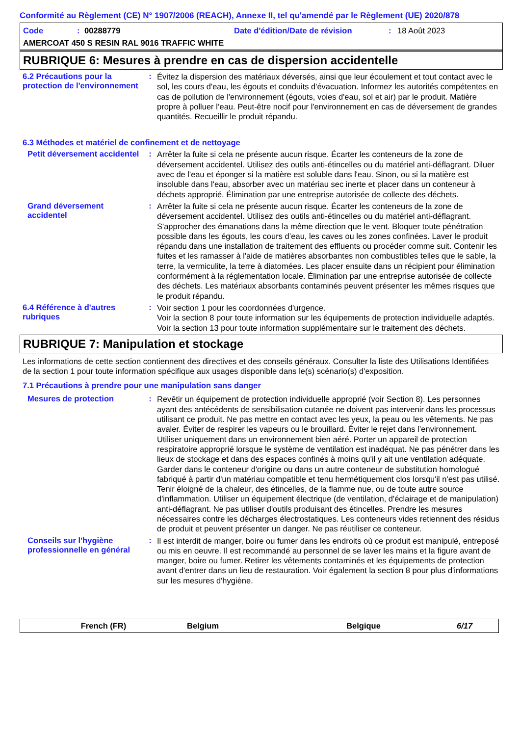Conformité au Règlement (CE) N° 1907/2006 (REACH), Annexe II, tel qu'amendé par le Règlement (UE) 2020/878
Code: 00288779 Date d'édition/Date de révision: 18 Août 2023
AMERCOAT 450 S RESIN RAL 9016 TRAFFIC WHITE
RUBRIQUE 6: Mesures à prendre en cas de dispersion accidentelle
6.2 Précautions pour la protection de l'environnement
:
Évitez la dispersion des matériaux déversés, ainsi que leur écoulement et tout contact avec le sol, les cours d'eau, les égouts et conduits d'évacuation. Informez les autorités compétentes en cas de pollution de l'environnement (égouts, voies d'eau, sol et air) par le produit. Matière propre à polluer l’eau. Peut-être nocif pour l'environnement en cas de déversement de grandes quantités. Recueillir le produit répandu.
6.3 Méthodes et matériel de confinement et de nettoyage
Petit déversement accidentel
:
Arrêter la fuite si cela ne présente aucun risque. Écarter les conteneurs de la zone de déversement accidentel. Utilisez des outils anti-étincelles ou du matériel anti-déflagrant. Diluer avec de l'eau et éponger si la matière est soluble dans l'eau. Sinon, ou si la matière est insoluble dans l'eau, absorber avec un matériau sec inerte et placer dans un conteneur à déchets approprié. Élimination par une entreprise autorisée de collecte des déchets.
Grand déversement accidentel
:
Arrêter la fuite si cela ne présente aucun risque. Écarter les conteneurs de la zone de déversement accidentel. Utilisez des outils anti-étincelles ou du matériel anti-déflagrant. S'approcher des émanations dans la même direction que le vent. Bloquer toute pénétration possible dans les égouts, les cours d’eau, les caves ou les zones confinées. Laver le produit répandu dans une installation de traitement des effluents ou procéder comme suit. Contenir les fuites et les ramasser à l'aide de matières absorbantes non combustibles telles que le sable, la terre, la vermiculite, la terre à diatomées. Les placer ensuite dans un récipient pour élimination conformément à la réglementation locale. Élimination par une entreprise autorisée de collecte des déchets. Les matériaux absorbants contaminés peuvent présenter les mêmes risques que le produit répandu.
6.4 Référence à d'autres rubriques
:
Voir section 1 pour les coordonnées d'urgence.
Voir la section 8 pour toute information sur les équipements de protection individuelle adaptés.
Voir la section 13 pour toute information supplémentaire sur le traitement des déchets.
RUBRIQUE 7: Manipulation et stockage
Les informations de cette section contiennent des directives et des conseils généraux. Consulter la liste des Utilisations Identifiées de la section 1 pour toute information spécifique aux usages disponible dans le(s) scénario(s) d'exposition.
7.1 Précautions à prendre pour une manipulation sans danger
Mesures de protection :
Revêtir un équipement de protection individuelle approprié (voir Section 8). Les personnes ayant des antécédents de sensibilisation cutanée ne doivent pas intervenir dans les processus utilisant ce produit. Ne pas mettre en contact avec les yeux, la peau ou les vêtements. Ne pas avaler. Éviter de respirer les vapeurs ou le brouillard. Éviter le rejet dans l’environnement. Utiliser uniquement dans un environnement bien aéré. Porter un appareil de protection respiratoire approprié lorsque le système de ventilation est inadéquat. Ne pas pénétrer dans les lieux de stockage et dans des espaces confinés à moins qu'il y ait une ventilation adéquate. Garder dans le conteneur d'origine ou dans un autre conteneur de substitution homologué fabriqué à partir d'un matériau compatible et tenu hermétiquement clos lorsqu'il n'est pas utilisé. Tenir éloigné de la chaleur, des étincelles, de la flamme nue, ou de toute autre source d'inflammation. Utiliser un équipement électrique (de ventilation, d'éclairage et de manipulation) anti-déflagrant. Ne pas utiliser d'outils produisant des étincelles. Prendre les mesures nécessaires contre les décharges électrostatiques. Les conteneurs vides retiennent des résidus de produit et peuvent présenter un danger. Ne pas réutiliser ce conteneur.
Conseils sur l'hygiène professionnelle en général
:
Il est interdit de manger, boire ou fumer dans les endroits où ce produit est manipulé, entreposé ou mis en oeuvre. Il est recommandé au personnel de se laver les mains et la figure avant de manger, boire ou fumer. Retirer les vêtements contaminés et les équipements de protection avant d'entrer dans un lieu de restauration. Voir également la section 8 pour plus d'informations sur les mesures d'hygiène.
French (FR) Belgium Belgique 6/17